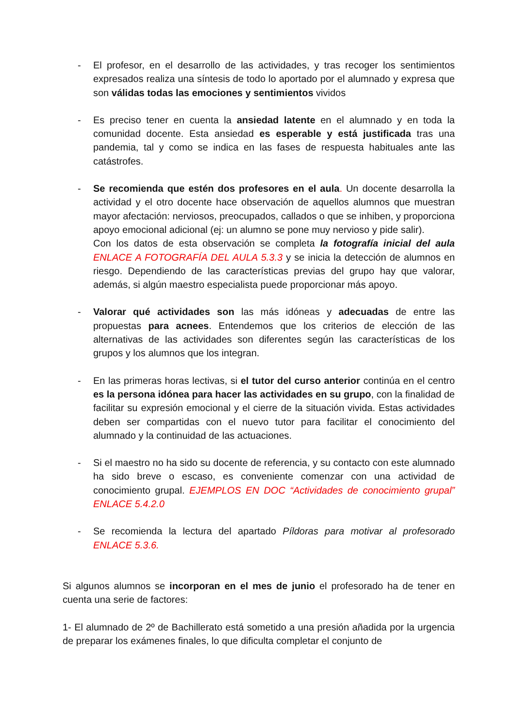- El profesor, en el desarrollo de las actividades, y tras recoger los sentimientos expresados realiza una síntesis de todo lo aportado por el alumnado y expresa que son válidas todas las emociones y sentimientos vividos
- Es preciso tener en cuenta la ansiedad latente en el alumnado y en toda la comunidad docente. Esta ansiedad es esperable y está justificada tras una pandemia, tal y como se indica en las fases de respuesta habituales ante las catástrofes.
- Se recomienda que estén dos profesores en el aula. Un docente desarrolla la actividad y el otro docente hace observación de aquellos alumnos que muestran mayor afectación: nerviosos, preocupados, callados o que se inhiben, y proporciona apoyo emocional adicional (ej: un alumno se pone muy nervioso y pide salir).
Con los datos de esta observación se completa la fotografía inicial del aula ENLACE A FOTOGRAFÍA DEL AULA 5.3.3 y se inicia la detección de alumnos en riesgo. Dependiendo de las características previas del grupo hay que valorar, además, si algún maestro especialista puede proporcionar más apoyo.
- Valorar qué actividades son las más idóneas y adecuadas de entre las propuestas para acnees. Entendemos que los criterios de elección de las alternativas de las actividades son diferentes según las características de los grupos y los alumnos que los integran.
- En las primeras horas lectivas, si el tutor del curso anterior continúa en el centro es la persona idónea para hacer las actividades en su grupo, con la finalidad de facilitar su expresión emocional y el cierre de la situación vivida. Estas actividades deben ser compartidas con el nuevo tutor para facilitar el conocimiento del alumnado y la continuidad de las actuaciones.
- Si el maestro no ha sido su docente de referencia, y su contacto con este alumnado ha sido breve o escaso, es conveniente comenzar con una actividad de conocimiento grupal. EJEMPLOS EN DOC “Actividades de conocimiento grupal” ENLACE 5.4.2.0
- Se recomienda la lectura del apartado Píldoras para motivar al profesorado ENLACE 5.3.6.
Si algunos alumnos se incorporan en el mes de junio el profesorado ha de tener en cuenta una serie de factores:
1- El alumnado de 2º de Bachillerato está sometido a una presión añadida por la urgencia de preparar los exámenes finales, lo que dificulta completar el conjunto de